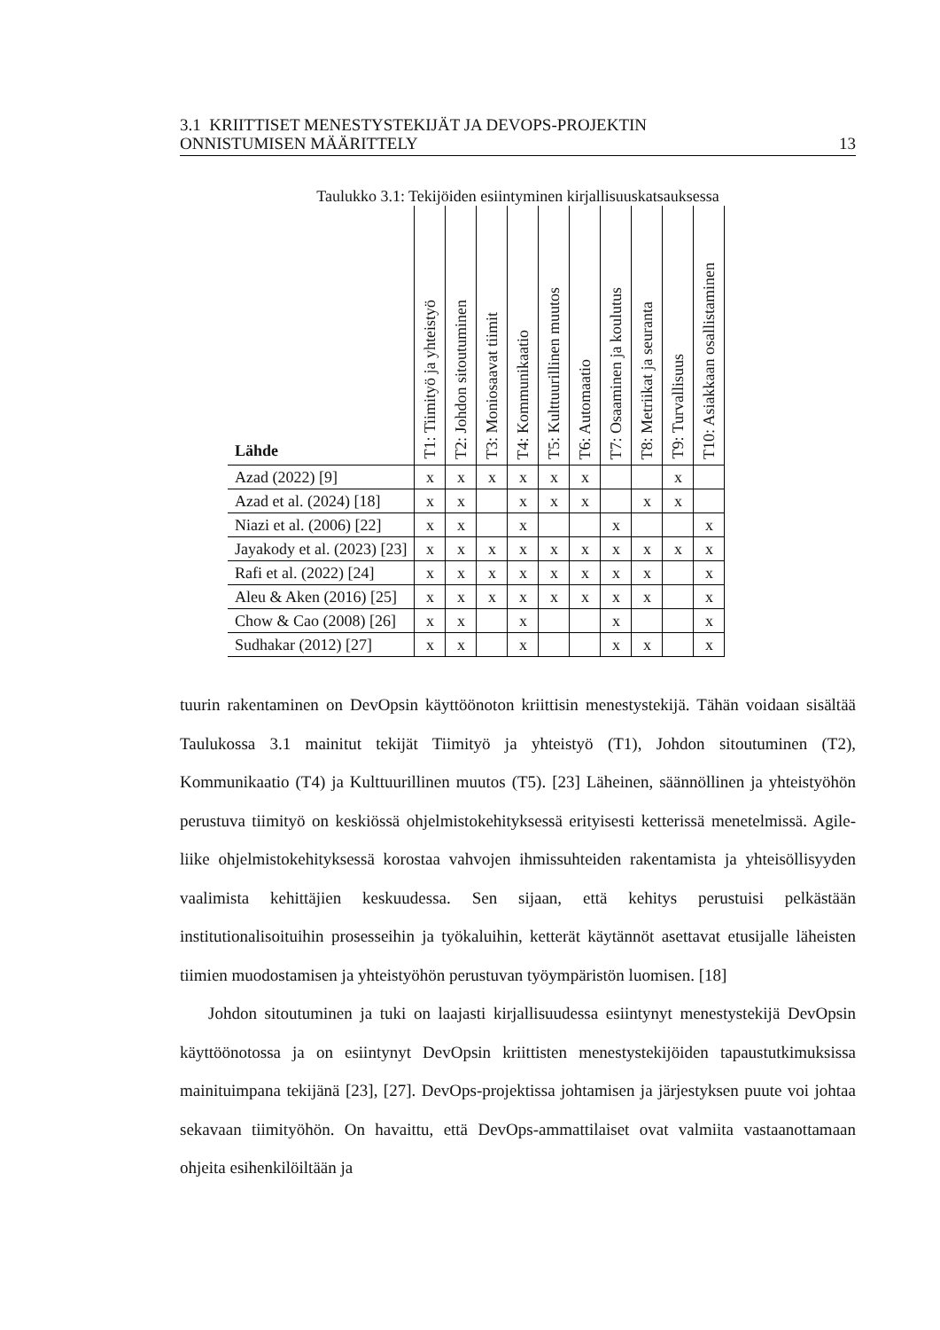3.1 KRIITTISET MENESTYSTEKIJÄT JA DEVOPS-PROJEKTIN
ONNISTUMISEN MÄÄRITTELY 13
Taulukko 3.1: Tekijöiden esiintyminen kirjallisuuskatsauksessa
| Lähde | T1: Tiimityö ja yhteistyö | T2: Johdon sitoutuminen | T3: Moniosaavat tiimit | T4: Kommunikaatio | T5: Kulttuurillinen muutos | T6: Automaatio | T7: Osaaminen ja koulutus | T8: Metriikat ja seuranta | T9: Turvallisuus | T10: Asiakkaan osallistaminen |
| --- | --- | --- | --- | --- | --- | --- | --- | --- | --- | --- |
| Azad (2022) [9] | x | x | x | x | x | x | | | x | |
| Azad et al. (2024) [18] | x | x | | x | x | x | | x | x | |
| Niazi et al. (2006) [22] | x | x | | x | | | x | | | x |
| Jayakody et al. (2023) [23] | x | x | x | x | x | x | x | x | x | x |
| Rafi et al. (2022) [24] | x | x | x | x | x | x | x | x | | x |
| Aleu & Aken (2016) [25] | x | x | x | x | x | x | x | x | | x |
| Chow & Cao (2008) [26] | x | x | | x | | | x | | | x |
| Sudhakar (2012) [27] | x | x | | x | | | x | x | | x |
tuurin rakentaminen on DevOpsin käyttöönoton kriittisin menestystekijä. Tähän voidaan sisältää Taulukossa 3.1 mainitut tekijät Tiimityö ja yhteistyö (T1), Johdon sitoutuminen (T2), Kommunikaatio (T4) ja Kulttuurillinen muutos (T5). [23] Läheinen, säännöllinen ja yhteistyöhön perustuva tiimityö on keskiössä ohjelmistokehityksessä erityisesti ketterissä menetelmissä. Agile-liike ohjelmistokehityksessä korostaa vahvojen ihmissuhteiden rakentamista ja yhteisöllisyyden vaalimista kehittäjien keskuudessa. Sen sijaan, että kehitys perustuisi pelkästään institutionalisoituihin prosesseihin ja työkaluihin, ketterät käytännöt asettavat etusijalle läheisten tiimien muodostamisen ja yhteistyöhön perustuvan työympäristön luomisen. [18]
Johdon sitoutuminen ja tuki on laajasti kirjallisuudessa esiintynyt menestystekijä DevOpsin käyttöönotossa ja on esiintynyt DevOpsin kriittisten menestystekijöiden tapaustutkimuksissa mainituimpana tekijänä [23], [27]. DevOps-projektissa johtamisen ja järjestyksen puute voi johtaa sekavaan tiimityöhön. On havaittu, että DevOps-ammattilaiset ovat valmiita vastaanottamaan ohjeita esihenkilöiltään ja